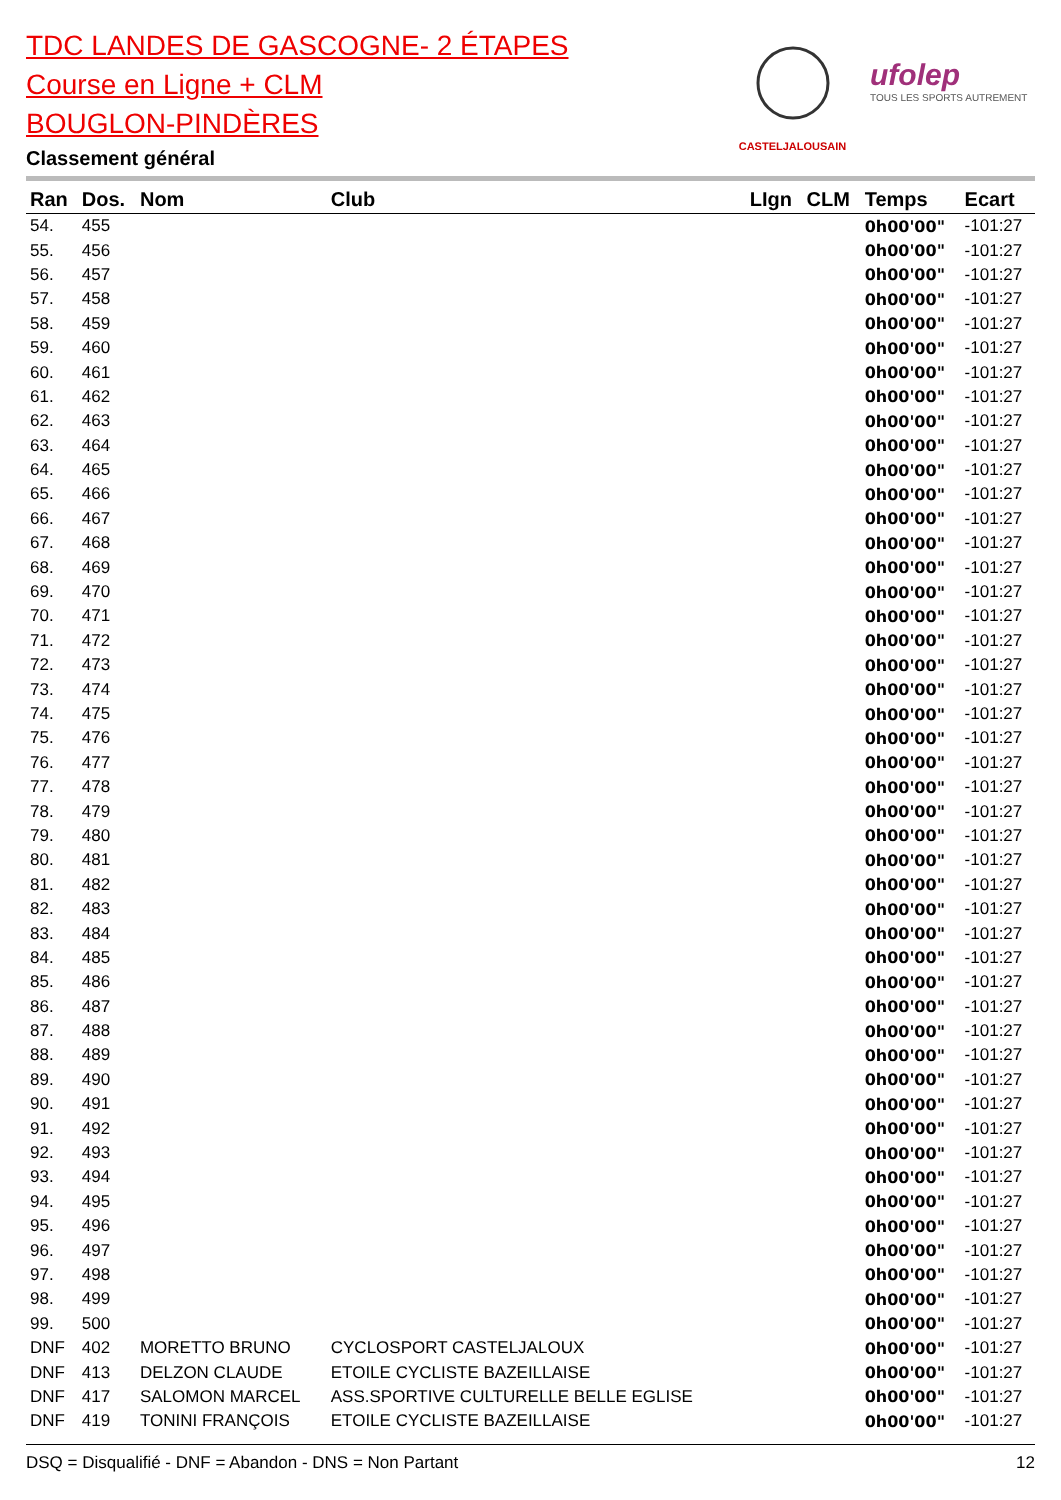TDC LANDES DE GASCOGNE- 2 ÉTAPES
Course en Ligne + CLM
BOUGLON-PINDÈRES
Classement général
CASTELJALOUSAIN
ufolep
TOUS LES SPORTS AUTREMENT
| Ran | Dos. | Nom | Club | LIgn | CLM | Temps | Ecart |
| --- | --- | --- | --- | --- | --- | --- | --- |
| 54. | 455 | | | | | 0h00'00" | -101:27 |
| 55. | 456 | | | | | 0h00'00" | -101:27 |
| 56. | 457 | | | | | 0h00'00" | -101:27 |
| 57. | 458 | | | | | 0h00'00" | -101:27 |
| 58. | 459 | | | | | 0h00'00" | -101:27 |
| 59. | 460 | | | | | 0h00'00" | -101:27 |
| 60. | 461 | | | | | 0h00'00" | -101:27 |
| 61. | 462 | | | | | 0h00'00" | -101:27 |
| 62. | 463 | | | | | 0h00'00" | -101:27 |
| 63. | 464 | | | | | 0h00'00" | -101:27 |
| 64. | 465 | | | | | 0h00'00" | -101:27 |
| 65. | 466 | | | | | 0h00'00" | -101:27 |
| 66. | 467 | | | | | 0h00'00" | -101:27 |
| 67. | 468 | | | | | 0h00'00" | -101:27 |
| 68. | 469 | | | | | 0h00'00" | -101:27 |
| 69. | 470 | | | | | 0h00'00" | -101:27 |
| 70. | 471 | | | | | 0h00'00" | -101:27 |
| 71. | 472 | | | | | 0h00'00" | -101:27 |
| 72. | 473 | | | | | 0h00'00" | -101:27 |
| 73. | 474 | | | | | 0h00'00" | -101:27 |
| 74. | 475 | | | | | 0h00'00" | -101:27 |
| 75. | 476 | | | | | 0h00'00" | -101:27 |
| 76. | 477 | | | | | 0h00'00" | -101:27 |
| 77. | 478 | | | | | 0h00'00" | -101:27 |
| 78. | 479 | | | | | 0h00'00" | -101:27 |
| 79. | 480 | | | | | 0h00'00" | -101:27 |
| 80. | 481 | | | | | 0h00'00" | -101:27 |
| 81. | 482 | | | | | 0h00'00" | -101:27 |
| 82. | 483 | | | | | 0h00'00" | -101:27 |
| 83. | 484 | | | | | 0h00'00" | -101:27 |
| 84. | 485 | | | | | 0h00'00" | -101:27 |
| 85. | 486 | | | | | 0h00'00" | -101:27 |
| 86. | 487 | | | | | 0h00'00" | -101:27 |
| 87. | 488 | | | | | 0h00'00" | -101:27 |
| 88. | 489 | | | | | 0h00'00" | -101:27 |
| 89. | 490 | | | | | 0h00'00" | -101:27 |
| 90. | 491 | | | | | 0h00'00" | -101:27 |
| 91. | 492 | | | | | 0h00'00" | -101:27 |
| 92. | 493 | | | | | 0h00'00" | -101:27 |
| 93. | 494 | | | | | 0h00'00" | -101:27 |
| 94. | 495 | | | | | 0h00'00" | -101:27 |
| 95. | 496 | | | | | 0h00'00" | -101:27 |
| 96. | 497 | | | | | 0h00'00" | -101:27 |
| 97. | 498 | | | | | 0h00'00" | -101:27 |
| 98. | 499 | | | | | 0h00'00" | -101:27 |
| 99. | 500 | | | | | 0h00'00" | -101:27 |
| DNF | 402 | MORETTO BRUNO | CYCLOSPORT CASTELJALOUX | | | 0h00'00" | -101:27 |
| DNF | 413 | DELZON CLAUDE | ETOILE CYCLISTE BAZEILLAISE | | | 0h00'00" | -101:27 |
| DNF | 417 | SALOMON MARCEL | ASS.SPORTIVE CULTURELLE BELLE EGLISE | | | 0h00'00" | -101:27 |
| DNF | 419 | TONINI FRANÇOIS | ETOILE CYCLISTE BAZEILLAISE | | | 0h00'00" | -101:27 |
DSQ = Disqualifié - DNF = Abandon - DNS = Non Partant 12